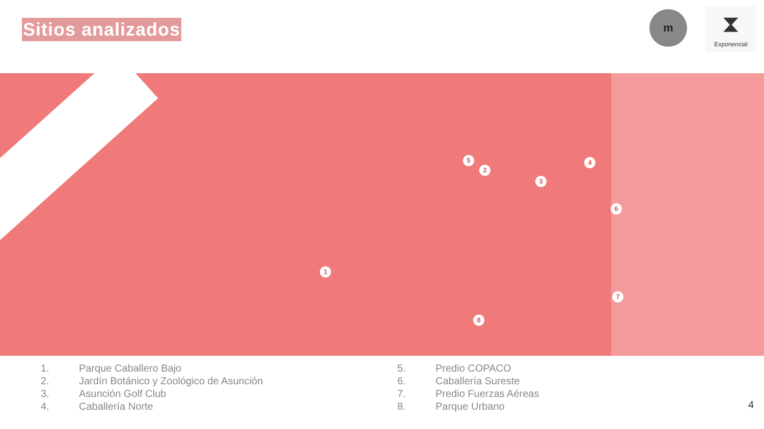Sitios analizados
m
⧗
Exponencial
1
2
3
4
5
6
7
8
1. Parque Caballero Bajo
2. Jardín Botánico y Zoológico de Asunción
3. Asunción Golf Club
4. Caballería Norte
5. Predio COPACO
6. Caballería Sureste
7. Predio Fuerzas Aéreas
8. Parque Urbano
4